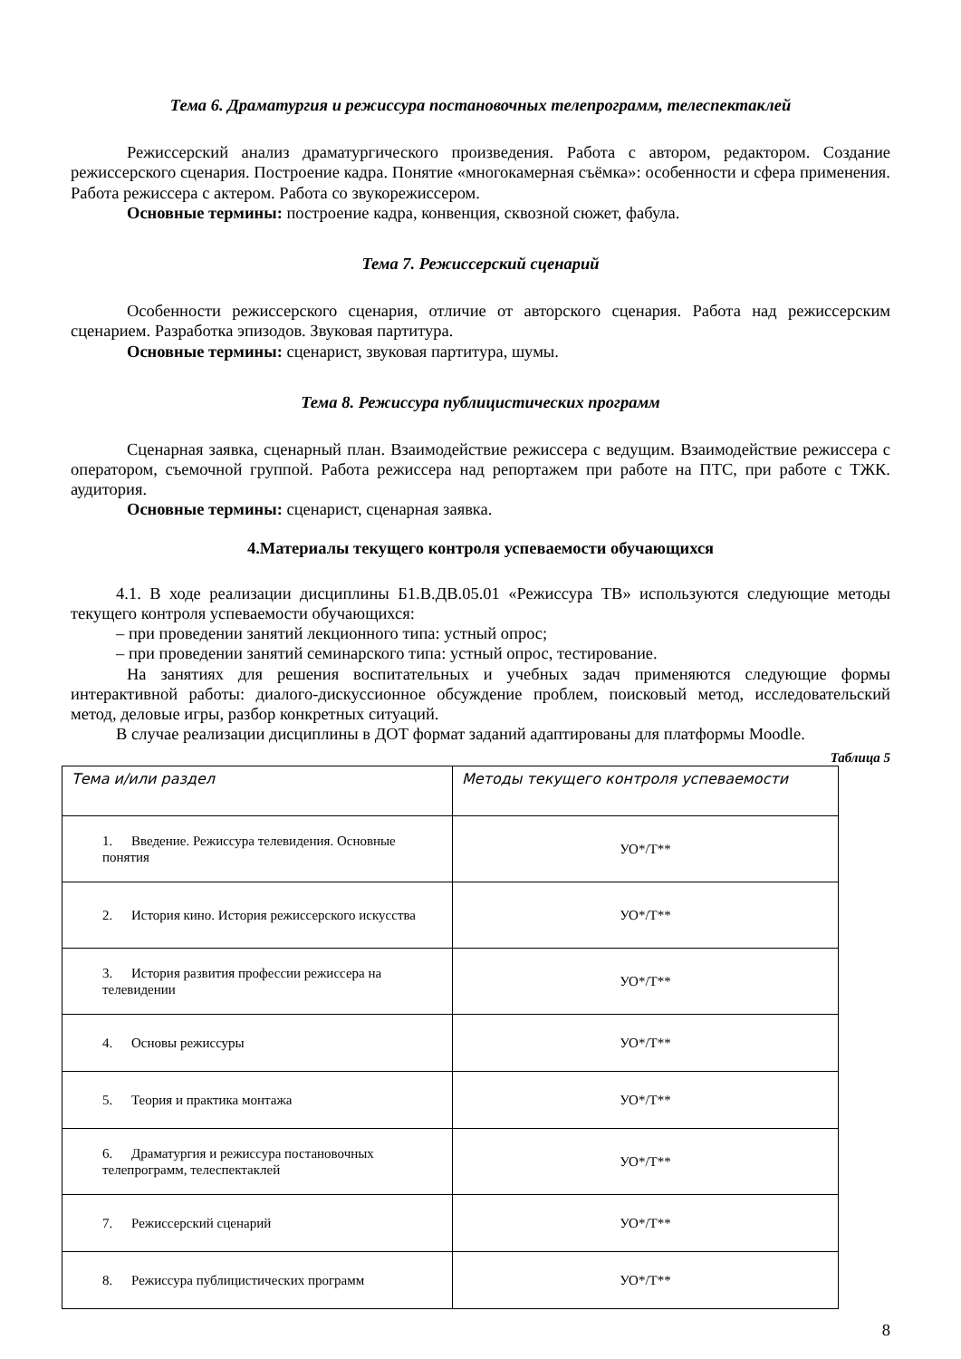Тема 6. Драматургия и режиссура постановочных телепрограмм, телеспектаклей
Режиссерский анализ драматургического произведения. Работа с автором, редактором. Создание режиссерского сценария. Построение кадра. Понятие «многокамерная съёмка»: особенности и сфера применения. Работа режиссера с актером. Работа со звукорежиссером.
Основные термины: построение кадра, конвенция, сквозной сюжет, фабула.
Тема 7. Режиссерский сценарий
Особенности режиссерского сценария, отличие от авторского сценария. Работа над режиссерским сценарием. Разработка эпизодов. Звуковая партитура.
Основные термины: сценарист, звуковая партитура, шумы.
Тема 8. Режиссура публицистических программ
Сценарная заявка, сценарный план. Взаимодействие режиссера с ведущим. Взаимодействие режиссера с оператором, съемочной группой. Работа режиссера над репортажем при работе на ПТС, при работе с ТЖК. аудитория.
Основные термины: сценарист, сценарная заявка.
4.Материалы текущего контроля успеваемости обучающихся
4.1. В ходе реализации дисциплины Б1.В.ДВ.05.01 «Режиссура ТВ» используются следующие методы текущего контроля успеваемости обучающихся:
– при проведении занятий лекционного типа: устный опрос;
– при проведении занятий семинарского типа: устный опрос, тестирование.
На занятиях для решения воспитательных и учебных задач применяются следующие формы интерактивной работы: диалого-дискуссионное обсуждение проблем, поисковый метод, исследовательский метод, деловые игры, разбор конкретных ситуаций.
В случае реализации дисциплины в ДОТ формат заданий адаптированы для платформы Moodle.
Таблица 5
| Тема и/или раздел | Методы текущего контроля успеваемости |
| --- | --- |
| 1. Введение. Режиссура телевидения. Основные понятия | УО*/Т** |
| 2. История кино. История режиссерского искусства | УО*/Т** |
| 3. История развития профессии режиссера на телевидении | УО*/Т** |
| 4. Основы режиссуры | УО*/Т** |
| 5. Теория и практика монтажа | УО*/Т** |
| 6. Драматургия и режиссура постановочных телепрограмм, телеспектаклей | УО*/Т** |
| 7. Режиссерский сценарий | УО*/Т** |
| 8. Режиссура публицистических программ | УО*/Т** |
8